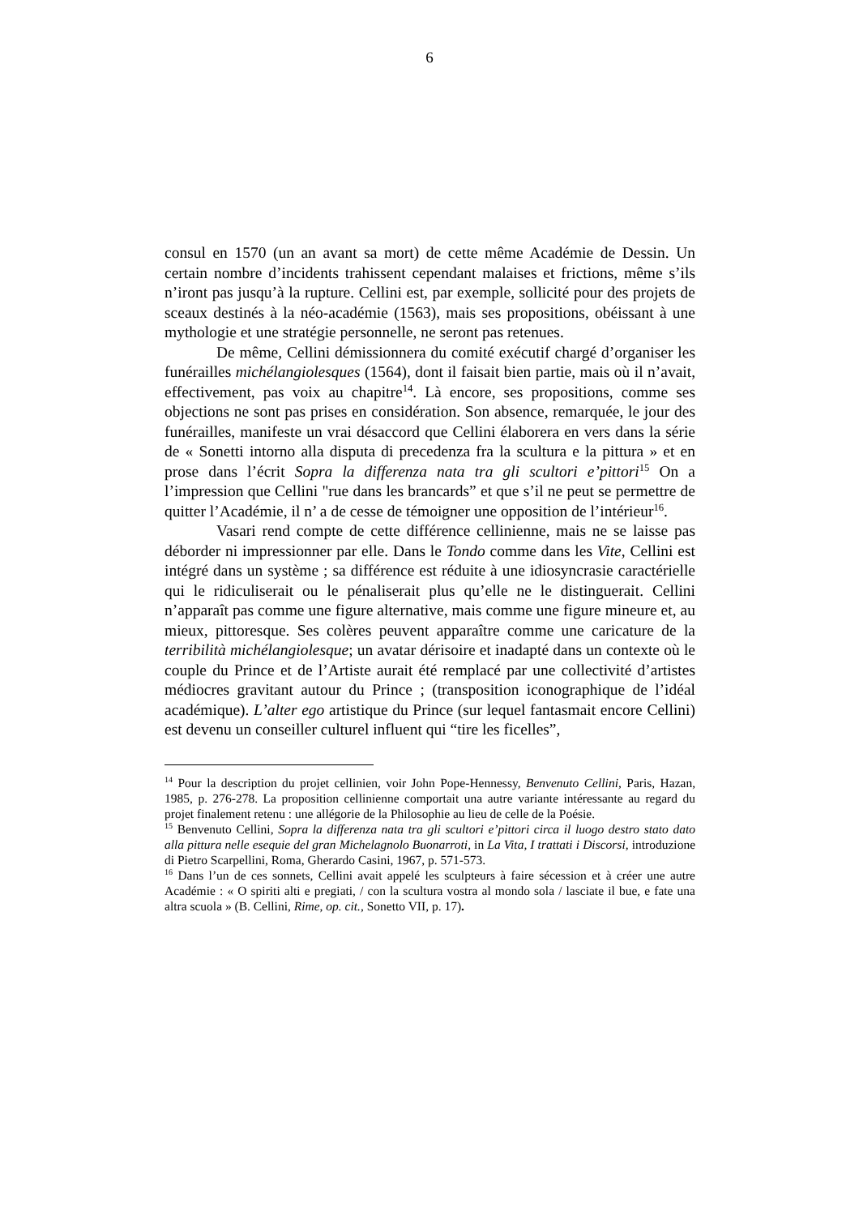6
consul en 1570 (un an avant sa mort) de cette même Académie de Dessin. Un certain nombre d’incidents trahissent cependant malaises et frictions, même s’ils n’iront pas jusqu’à la rupture. Cellini est, par exemple, sollicité pour des projets de sceaux destinés à la néo-académie (1563), mais ses propositions, obéissant à une mythologie et une stratégie personnelle, ne seront pas retenues.
De même, Cellini démissionnera du comité exécutif chargé d’organiser les funérailles michélangiolesques (1564), dont il faisait bien partie, mais où il n’avait, effectivement, pas voix au chapitre<sup>14</sup>. Là encore, ses propositions, comme ses objections ne sont pas prises en considération. Son absence, remarquée, le jour des funérailles, manifeste un vrai désaccord que Cellini élaborera en vers dans la série de « Sonetti intorno alla disputa di precedenza fra la scultura e la pittura » et en prose dans l’écrit Sopra la differenza nata tra gli scultori e’pittori<sup>15</sup> On a l’impression que Cellini "rue dans les brancards” et que s’il ne peut se permettre de quitter l’Académie, il n’ a de cesse de témoigner une opposition de l’intérieur<sup>16</sup>.
Vasari rend compte de cette différence cellinienne, mais ne se laisse pas déborder ni impressionner par elle. Dans le Tondo comme dans les Vite, Cellini est intégré dans un système ; sa différence est réduite à une idiosyncrasie caractérielle qui le ridiculiserait ou le pénaliserait plus qu’elle ne le distinguerait. Cellini n’apparaît pas comme une figure alternative, mais comme une figure mineure et, au mieux, pittoresque. Ses colères peuvent apparaître comme une caricature de la terribilità michélangiolesque; un avatar dérisoire et inadapté dans un contexte où le couple du Prince et de l’Artiste aurait été remplacé par une collectivité d’artistes médiocres gravitant autour du Prince ; (transposition iconographique de l’idéal académique). L’alter ego artistique du Prince (sur lequel fantasmait encore Cellini) est devenu un conseiller culturel influent qui “tire les ficelles”,
<sup>14</sup> Pour la description du projet cellinien, voir John Pope-Hennessy, Benvenuto Cellini, Paris, Hazan, 1985, p. 276-278. La proposition cellinienne comportait una autre variante intéressante au regard du projet finalement retenu : une allégorie de la Philosophie au lieu de celle de la Poésie.
<sup>15</sup> Benvenuto Cellini, Sopra la differenza nata tra gli scultori e’pittori circa il luogo destro stato dato alla pittura nelle esequie del gran Michelagnolo Buonarroti, in La Vita, I trattati i Discorsi, introduzione di Pietro Scarpellini, Roma, Gherardo Casini, 1967, p. 571-573.
<sup>16</sup> Dans l’un de ces sonnets, Cellini avait appelé les sculpteurs à faire sécession et à créer une autre Académie : « O spiriti alti e pregiati, / con la scultura vostra al mondo sola / lasciate il bue, e fate una altra scuola » (B. Cellini, Rime, op. cit., Sonetto VII, p. 17).